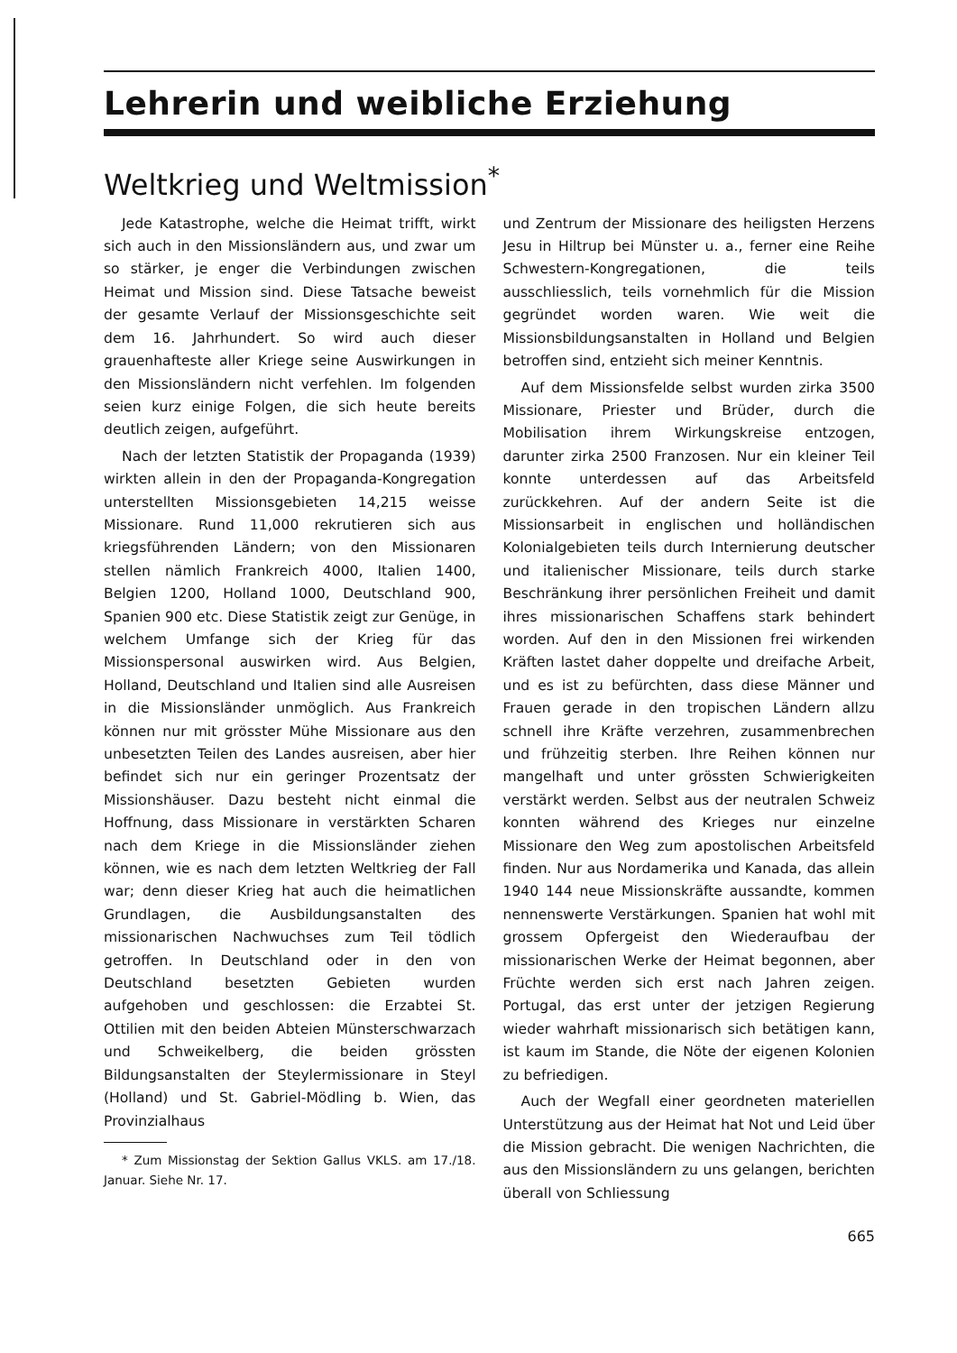Lehrerin und weibliche Erziehung
Weltkrieg und Weltmission<sup>*</sup>
Jede Katastrophe, welche die Heimat trifft, wirkt sich auch in den Missionsländern aus, und zwar um so stärker, je enger die Verbindungen zwischen Heimat und Mission sind. Diese Tatsache beweist der gesamte Verlauf der Missionsgeschichte seit dem 16. Jahrhundert. So wird auch dieser grauenhafteste aller Kriege seine Auswirkungen in den Missionsländern nicht verfehlen. Im folgenden seien kurz einige Folgen, die sich heute bereits deutlich zeigen, aufgeführt.
Nach der letzten Statistik der Propaganda (1939) wirkten allein in den der Propaganda-Kongregation unterstellten Missionsgebieten 14,215 weisse Missionare. Rund 11,000 rekrutieren sich aus kriegsführenden Ländern; von den Missionaren stellen nämlich Frankreich 4000, Italien 1400, Belgien 1200, Holland 1000, Deutschland 900, Spanien 900 etc. Diese Statistik zeigt zur Genüge, in welchem Umfange sich der Krieg für das Missionspersonal auswirken wird. Aus Belgien, Holland, Deutschland und Italien sind alle Ausreisen in die Missionsländer unmöglich. Aus Frankreich können nur mit grösster Mühe Missionare aus den unbesetzten Teilen des Landes ausreisen, aber hier befindet sich nur ein geringer Prozentsatz der Missionshäuser. Dazu besteht nicht einmal die Hoffnung, dass Missionare in verstärkten Scharen nach dem Kriege in die Missionsländer ziehen können, wie es nach dem letzten Weltkrieg der Fall war; denn dieser Krieg hat auch die heimatlichen Grundlagen, die Ausbildungsanstalten des missionarischen Nachwuchses zum Teil tödlich getroffen. In Deutschland oder in den von Deutschland besetzten Gebieten wurden aufgehoben und geschlossen: die Erzabtei St. Ottilien mit den beiden Abteien Münsterschwarzach und Schweikelberg, die beiden grössten Bildungsanstalten der Steylermissionare in Steyl (Holland) und St. Gabriel-Mödling b. Wien, das Provinzialhaus
* Zum Missionstag der Sektion Gallus VKLS. am 17./18. Januar. Siehe Nr. 17.
und Zentrum der Missionare des heiligsten Herzens Jesu in Hiltrup bei Münster u. a., ferner eine Reihe Schwestern-Kongregationen, die teils ausschliesslich, teils vornehmlich für die Mission gegründet worden waren. Wie weit die Missionsbildungsanstalten in Holland und Belgien betroffen sind, entzieht sich meiner Kenntnis.
Auf dem Missionsfelde selbst wurden zirka 3500 Missionare, Priester und Brüder, durch die Mobilisation ihrem Wirkungskreise entzogen, darunter zirka 2500 Franzosen. Nur ein kleiner Teil konnte unterdessen auf das Arbeitsfeld zurückkehren. Auf der andern Seite ist die Missionsarbeit in englischen und holländischen Kolonialgebieten teils durch Internierung deutscher und italienischer Missionare, teils durch starke Beschränkung ihrer persönlichen Freiheit und damit ihres missionarischen Schaffens stark behindert worden. Auf den in den Missionen frei wirkenden Kräften lastet daher doppelte und dreifache Arbeit, und es ist zu befürchten, dass diese Männer und Frauen gerade in den tropischen Ländern allzu schnell ihre Kräfte verzehren, zusammenbrechen und frühzeitig sterben. Ihre Reihen können nur mangelhaft und unter grössten Schwierigkeiten verstärkt werden. Selbst aus der neutralen Schweiz konnten während des Krieges nur einzelne Missionare den Weg zum apostolischen Arbeitsfeld finden. Nur aus Nordamerika und Kanada, das allein 1940 144 neue Missionskräfte aussandte, kommen nennenswerte Verstärkungen. Spanien hat wohl mit grossem Opfergeist den Wiederaufbau der missionarischen Werke der Heimat begonnen, aber Früchte werden sich erst nach Jahren zeigen. Portugal, das erst unter der jetzigen Regierung wieder wahrhaft missionarisch sich betätigen kann, ist kaum im Stande, die Nöte der eigenen Kolonien zu befriedigen.
Auch der Wegfall einer geordneten materiellen Unterstützung aus der Heimat hat Not und Leid über die Mission gebracht. Die wenigen Nachrichten, die aus den Missionsländern zu uns gelangen, berichten überall von Schliessung
665